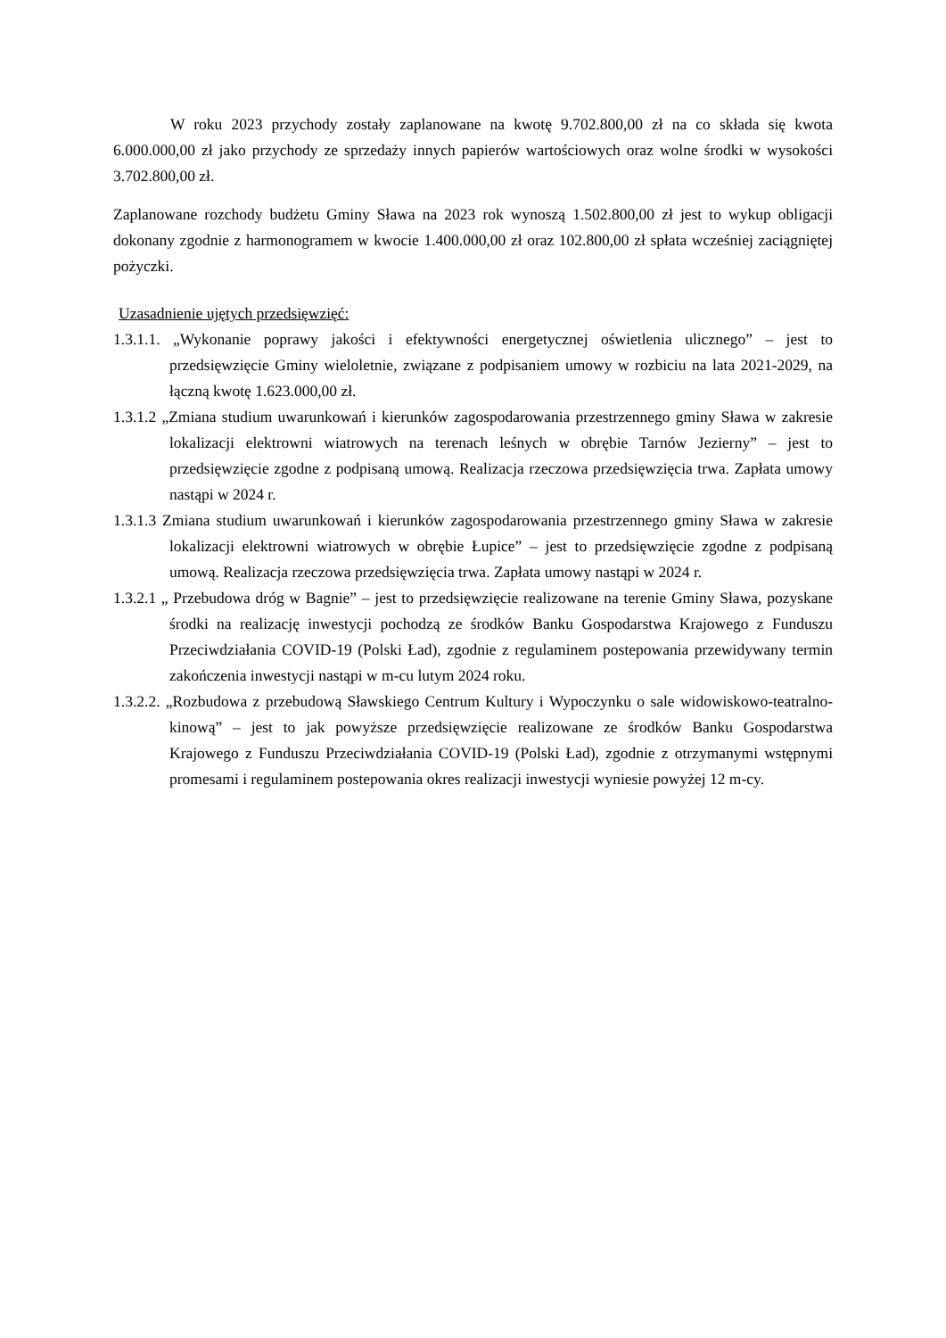W roku 2023 przychody zostały zaplanowane na kwotę 9.702.800,00 zł na co składa się kwota 6.000.000,00 zł jako przychody ze sprzedaży innych papierów wartościowych oraz wolne środki w wysokości 3.702.800,00 zł.
Zaplanowane rozchody budżetu Gminy Sława na 2023 rok wynoszą 1.502.800,00 zł jest to wykup obligacji dokonany zgodnie z harmonogramem w kwocie 1.400.000,00 zł oraz 102.800,00 zł spłata wcześniej zaciągniętej pożyczki.
Uzasadnienie ujętych przedsięwzięć:
1.3.1.1. „Wykonanie poprawy jakości i efektywności energetycznej oświetlenia ulicznego” – jest to przedsięwzięcie Gminy wieloletnie, związane z podpisaniem umowy w rozbiciu na lata 2021-2029, na łączną kwotę 1.623.000,00 zł.
1.3.1.2 „Zmiana studium uwarunkowań i kierunków zagospodarowania przestrzennego gminy Sława w zakresie lokalizacji elektrowni wiatrowych na terenach leśnych w obrębie Tarnów Jezierny” – jest to przedsięwzięcie zgodne z podpisaną umową. Realizacja rzeczowa przedsięwzięcia trwa. Zapłata umowy nastąpi w 2024 r.
1.3.1.3 Zmiana studium uwarunkowań i kierunków zagospodarowania przestrzennego gminy Sława w zakresie lokalizacji elektrowni wiatrowych w obrębie Łupice” – jest to przedsięwzięcie zgodne z podpisaną umową. Realizacja rzeczowa przedsięwzięcia trwa. Zapłata umowy nastąpi w 2024 r.
1.3.2.1 „ Przebudowa dróg w Bagnie” – jest to przedsięwzięcie realizowane na terenie Gminy Sława, pozyskane środki na realizację inwestycji pochodzą ze środków Banku Gospodarstwa Krajowego z Funduszu Przeciwdziałania COVID-19 (Polski Ład), zgodnie z regulaminem postepowania przewidywany termin zakończenia inwestycji nastąpi w m-cu lutym 2024 roku.
1.3.2.2. „Rozbudowa z przebudową Sławskiego Centrum Kultury i Wypoczynku o sale widowiskowo-teatralno-kinową” – jest to jak powyższe przedsięwzięcie realizowane ze środków Banku Gospodarstwa Krajowego z Funduszu Przeciwdziałania COVID-19 (Polski Ład), zgodnie z otrzymanymi wstępnymi promesami i regulaminem postepowania okres realizacji inwestycji wyniesie powyżej 12 m-cy.